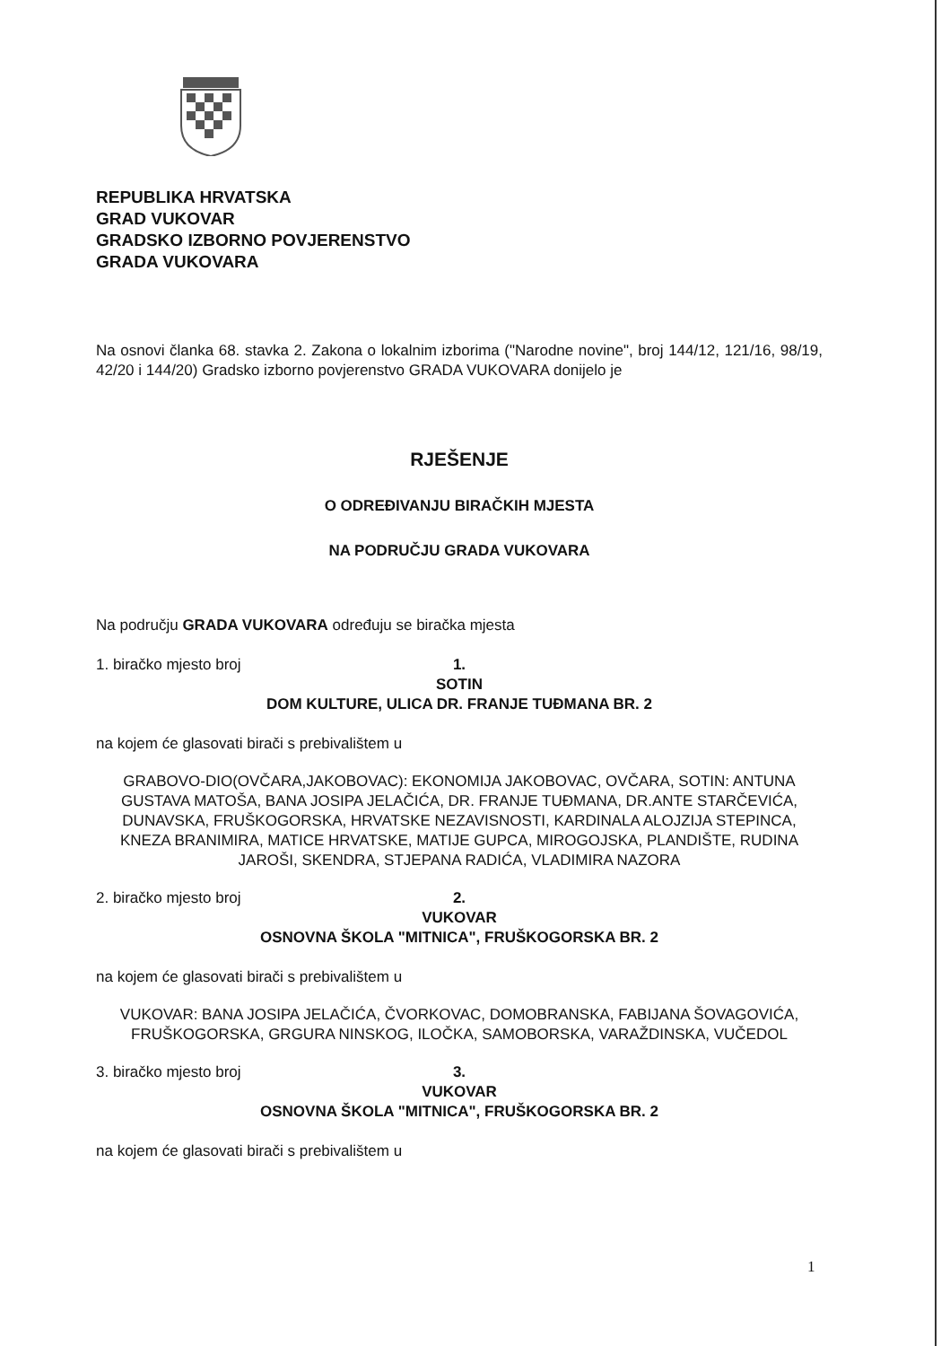REPUBLIKA HRVATSKA
GRAD VUKOVAR
GRADSKO IZBORNO POVJERENSTVO
GRADA VUKOVARA
Na osnovi članka 68. stavka 2. Zakona o lokalnim izborima ("Narodne novine", broj 144/12, 121/16, 98/19, 42/20 i 144/20) Gradsko izborno povjerenstvo GRADA VUKOVARA donijelo je
RJEŠENJE
O ODREĐIVANJU BIRAČKIH MJESTA
NA PODRUČJU GRADA VUKOVARA
Na području GRADA VUKOVARA određuju se biračka mjesta
1. biračko mjesto broj 1.
SOTIN
DOM KULTURE, ULICA DR. FRANJE TUĐMANA BR. 2
na kojem će glasovati birači s prebivalištem u
GRABOVO-DIO(OVČARA,JAKOBOVAC): EKONOMIJA JAKOBOVAC, OVČARA, SOTIN: ANTUNA GUSTAVA MATOŠA, BANA JOSIPA JELAČIĆA, DR. FRANJE TUĐMANA, DR.ANTE STARČEVIĆA, DUNAVSKA, FRUŠKOGORSKA, HRVATSKE NEZAVISNOSTI, KARDINALA ALOJZIJA STEPINCA, KNEZA BRANIMIRA, MATICE HRVATSKE, MATIJE GUPCA, MIROGOJSKA, PLANDIŠTE, RUDINA JAROŠI, SKENDRA, STJEPANA RADIĆA, VLADIMIRA NAZORA
2. biračko mjesto broj 2.
VUKOVAR
OSNOVNA ŠKOLA "MITNICA", FRUŠKOGORSKA BR. 2
na kojem će glasovati birači s prebivalištem u
VUKOVAR: BANA JOSIPA JELAČIĆA, ČVORKOVAC, DOMOBRANSKA, FABIJANA ŠOVAGOVIĆA, FRUŠKOGORSKA, GRGURA NINSKOG, ILOČKA, SAMOBORSKA, VARAŽDINSKA, VUČEDOL
3. biračko mjesto broj 3.
VUKOVAR
OSNOVNA ŠKOLA "MITNICA", FRUŠKOGORSKA BR. 2
na kojem će glasovati birači s prebivalištem u
1